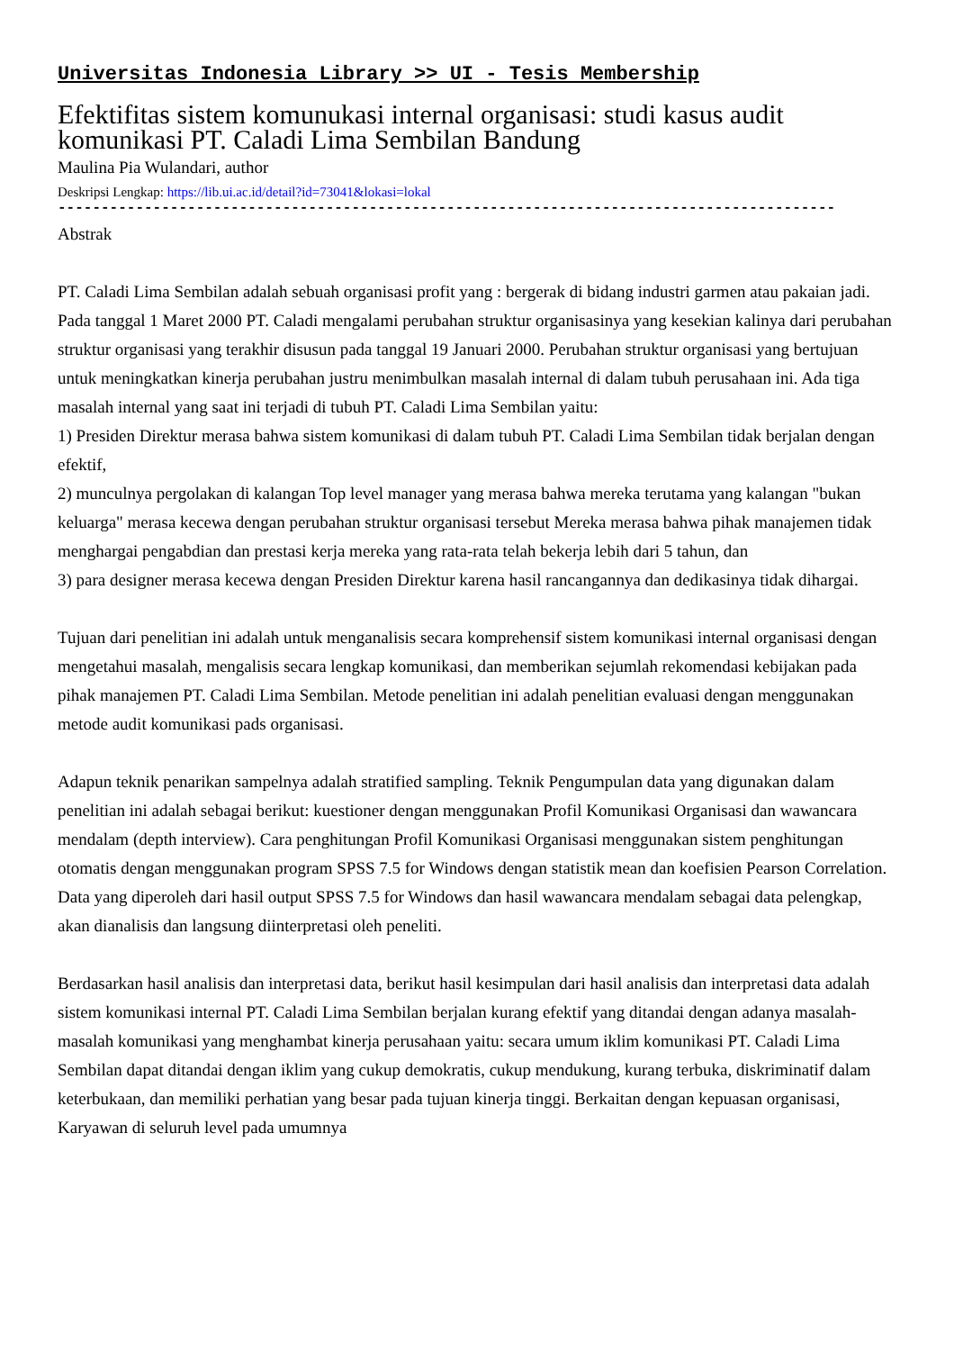Universitas Indonesia Library >> UI - Tesis Membership
Efektifitas sistem komunukasi internal organisasi: studi kasus audit komunikasi PT. Caladi Lima Sembilan Bandung
Maulina Pia Wulandari, author
Deskripsi Lengkap: https://lib.ui.ac.id/detail?id=73041&lokasi=lokal
------------------------------------------------------------------------------------------
Abstrak
PT. Caladi Lima Sembilan adalah sebuah organisasi profit yang : bergerak di bidang industri garmen atau pakaian jadi. Pada tanggal 1 Maret 2000 PT. Caladi mengalami perubahan struktur organisasinya yang kesekian kalinya dari perubahan struktur organisasi yang terakhir disusun pada tanggal 19 Januari 2000. Perubahan struktur organisasi yang bertujuan untuk meningkatkan kinerja perubahan justru menimbulkan masalah internal di dalam tubuh perusahaan ini. Ada tiga masalah internal yang saat ini terjadi di tubuh PT. Caladi Lima Sembilan yaitu:
1) Presiden Direktur merasa bahwa sistem komunikasi di dalam tubuh PT. Caladi Lima Sembilan tidak berjalan dengan efektif,
2) munculnya pergolakan di kalangan Top level manager yang merasa bahwa mereka terutama yang kalangan "bukan keluarga" merasa kecewa dengan perubahan struktur organisasi tersebut Mereka merasa bahwa pihak manajemen tidak menghargai pengabdian dan prestasi kerja mereka yang rata-rata telah bekerja lebih dari 5 tahun, dan
3) para designer merasa kecewa dengan Presiden Direktur karena hasil rancangannya dan dedikasinya tidak dihargai.
Tujuan dari penelitian ini adalah untuk menganalisis secara komprehensif sistem komunikasi internal organisasi dengan mengetahui masalah, mengalisis secara lengkap komunikasi, dan memberikan sejumlah rekomendasi kebijakan pada pihak manajemen PT. Caladi Lima Sembilan. Metode penelitian ini adalah penelitian evaluasi dengan menggunakan metode audit komunikasi pads organisasi.
Adapun teknik penarikan sampelnya adalah stratified sampling. Teknik Pengumpulan data yang digunakan dalam penelitian ini adalah sebagai berikut: kuestioner dengan menggunakan Profil Komunikasi Organisasi dan wawancara mendalam (depth interview). Cara penghitungan Profil Komunikasi Organisasi menggunakan sistem penghitungan otomatis dengan menggunakan program SPSS 7.5 for Windows dengan statistik mean dan koefisien Pearson Correlation. Data yang diperoleh dari hasil output SPSS 7.5 for Windows dan hasil wawancara mendalam sebagai data pelengkap, akan dianalisis dan langsung diinterpretasi oleh peneliti.
Berdasarkan hasil analisis dan interpretasi data, berikut hasil kesimpulan dari hasil analisis dan interpretasi data adalah sistem komunikasi internal PT. Caladi Lima Sembilan berjalan kurang efektif yang ditandai dengan adanya masalah-masalah komunikasi yang menghambat kinerja perusahaan yaitu: secara umum iklim komunikasi PT. Caladi Lima Sembilan dapat ditandai dengan iklim yang cukup demokratis, cukup mendukung, kurang terbuka, diskriminatif dalam keterbukaan, dan memiliki perhatian yang besar pada tujuan kinerja tinggi. Berkaitan dengan kepuasan organisasi, Karyawan di seluruh level pada umumnya